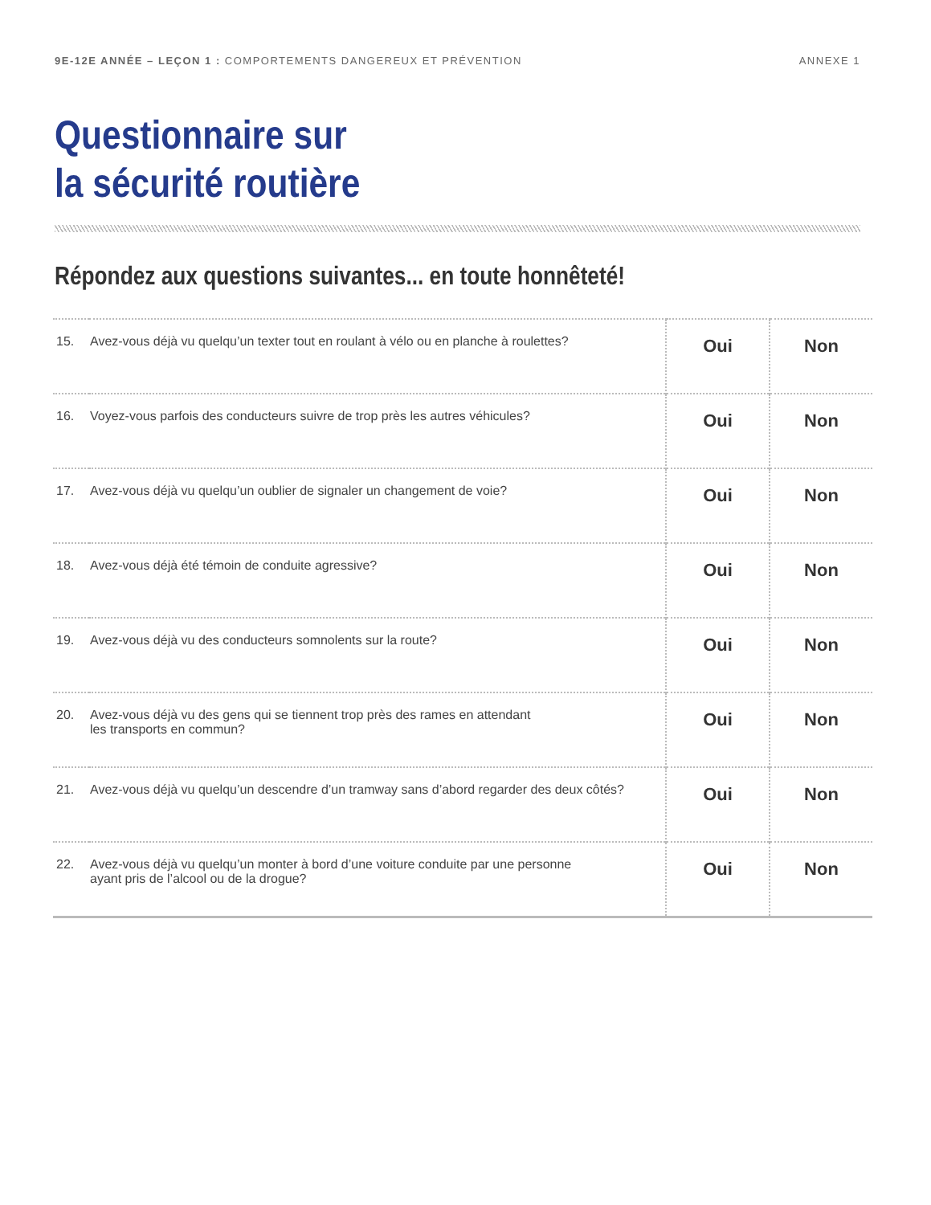9E-12E ANNÉE – LEÇON 1 : COMPORTEMENTS DANGEREUX ET PRÉVENTION ANNEXE 1
Questionnaire sur
la sécurité routière
Répondez aux questions suivantes... en toute honnêteté!
| 15. | Avez-vous déjà vu quelqu’un texter tout en roulant à vélo ou en planche à roulettes? | Oui | Non |
| 16. | Voyez-vous parfois des conducteurs suivre de trop près les autres véhicules? | Oui | Non |
| 17. | Avez-vous déjà vu quelqu’un oublier de signaler un changement de voie? | Oui | Non |
| 18. | Avez-vous déjà été témoin de conduite agressive? | Oui | Non |
| 19. | Avez-vous déjà vu des conducteurs somnolents sur la route? | Oui | Non |
| 20. | Avez-vous déjà vu des gens qui se tiennent trop près des rames en attendant les transports en commun? | Oui | Non |
| 21. | Avez-vous déjà vu quelqu’un descendre d’un tramway sans d’abord regarder des deux côtés? | Oui | Non |
| 22. | Avez-vous déjà vu quelqu’un monter à bord d’une voiture conduite par une personne ayant pris de l’alcool ou de la drogue? | Oui | Non |